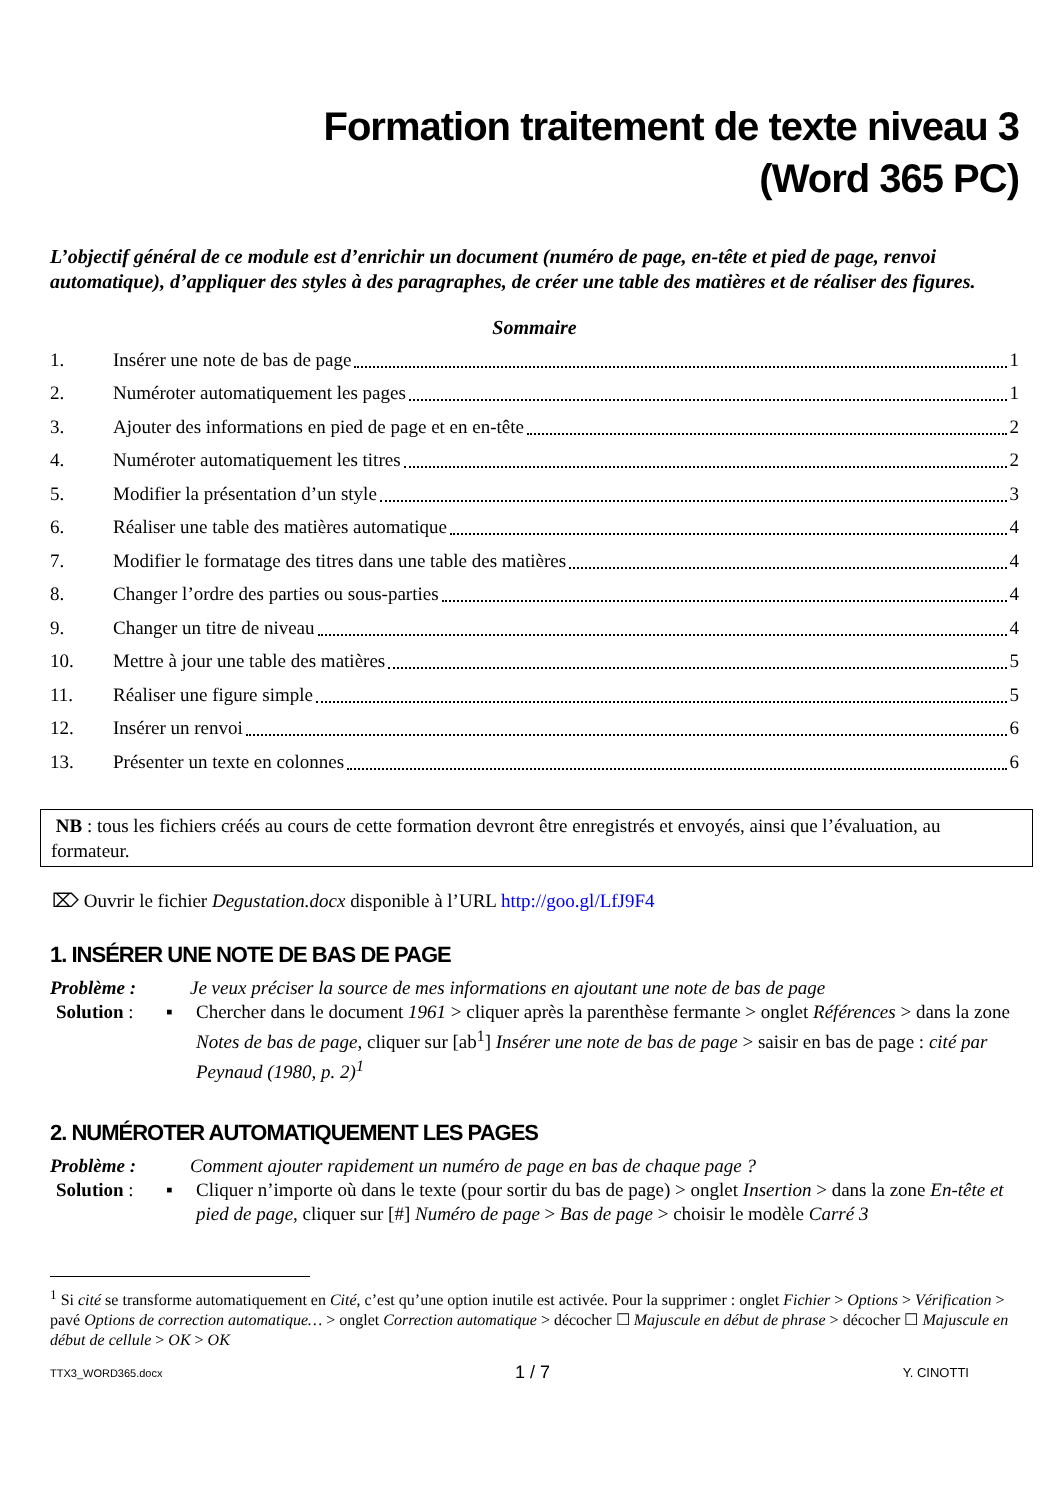Formation traitement de texte niveau 3
(Word 365 PC)
L’objectif général de ce module est d’enrichir un document (numéro de page, en-tête et pied de page, renvoi automatique), d’appliquer des styles à des paragraphes, de créer une table des matières et de réaliser des figures.
Sommaire
1. Insérer une note de bas de page 1
2. Numéroter automatiquement les pages 1
3. Ajouter des informations en pied de page et en en-tête 2
4. Numéroter automatiquement les titres 2
5. Modifier la présentation d’un style 3
6. Réaliser une table des matières automatique 4
7. Modifier le formatage des titres dans une table des matières 4
8. Changer l’ordre des parties ou sous-parties 4
9. Changer un titre de niveau 4
10. Mettre à jour une table des matières 5
11. Réaliser une figure simple 5
12. Insérer un renvoi 6
13. Présenter un texte en colonnes 6
NB : tous les fichiers créés au cours de cette formation devront être enregistrés et envoyés, ainsi que l’évaluation, au formateur.
⌦ Ouvrir le fichier Degustation.docx disponible à l’URL http://goo.gl/LfJ9F4
1. INSÉRER UNE NOTE DE BAS DE PAGE
Problème : Je veux préciser la source de mes informations en ajoutant une note de bas de page
Solution : ▪ Chercher dans le document 1961 > cliquer après la parenthèse fermante > onglet Références > dans la zone Notes de bas de page, cliquer sur [ab<sup>1</sup>] Insérer une note de bas de page > saisir en bas de page : cité par Peynaud (1980, p. 2)<sup>1</sup>
2. NUMÉROTER AUTOMATIQUEMENT LES PAGES
Problème : Comment ajouter rapidement un numéro de page en bas de chaque page ?
Solution : ▪ Cliquer n’importe où dans le texte (pour sortir du bas de page) > onglet Insertion > dans la zone En-tête et pied de page, cliquer sur [#] Numéro de page > Bas de page > choisir le modèle Carré 3
<sup>1</sup> Si cité se transforme automatiquement en Cité, c’est qu’une option inutile est activée. Pour la supprimer : onglet Fichier > Options > Vérification > pavé Options de correction automatique… > onglet Correction automatique > décocher ☐ Majuscule en début de phrase > décocher ☐ Majuscule en début de cellule > OK > OK
TTX3_WORD365.docx 1 / 7 Y. CINOTTI